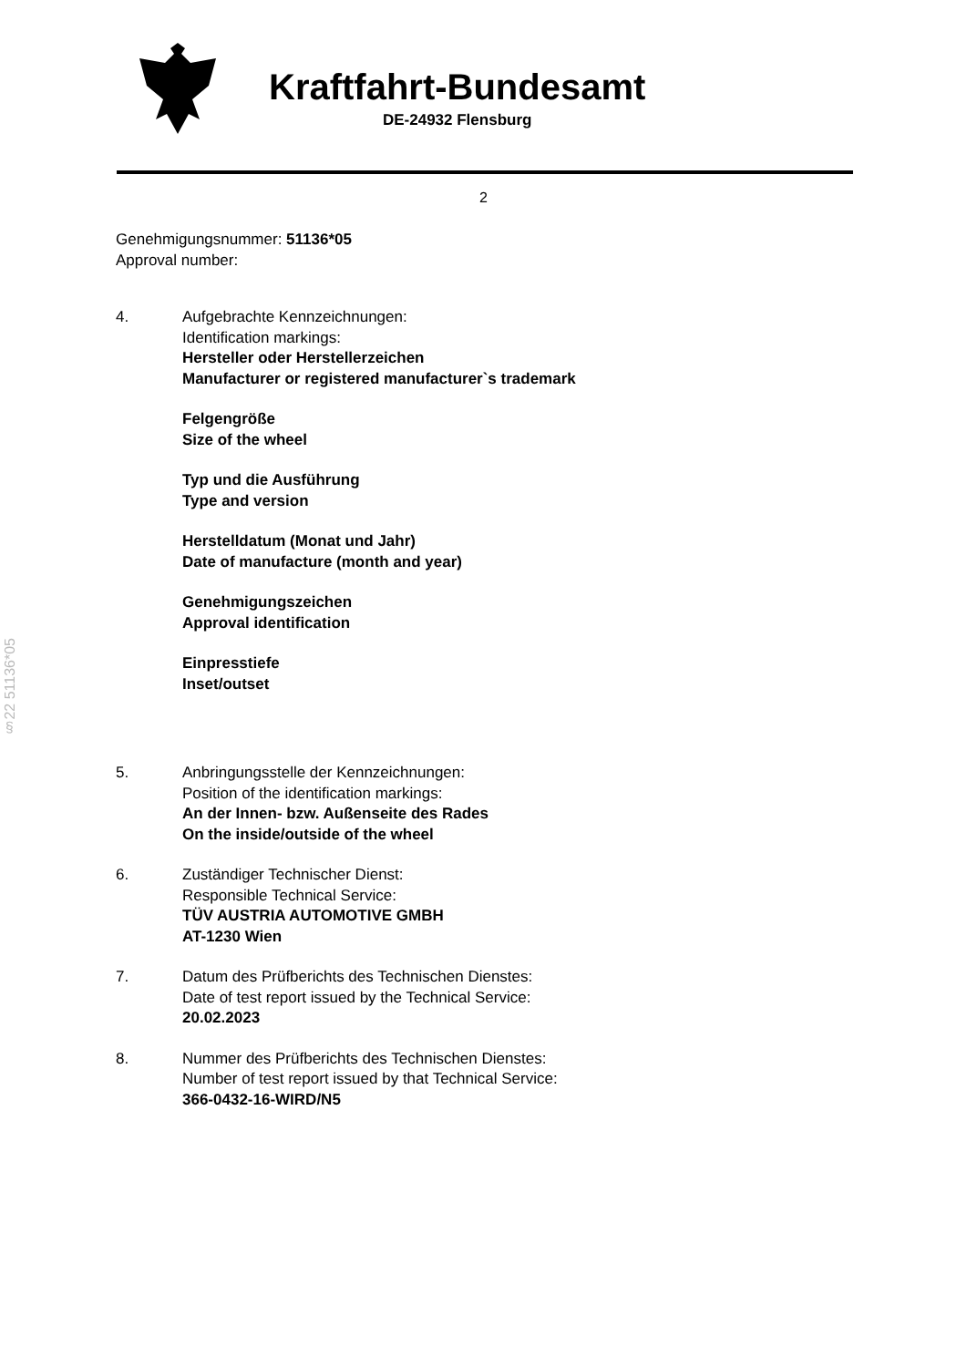Kraftfahrt-Bundesamt
DE-24932 Flensburg
2
§22 51136*05
Genehmigungsnummer: 51136*05
Approval number:
4. Aufgebrachte Kennzeichnungen:
Identification markings:
Hersteller oder Herstellerzeichen
Manufacturer or registered manufacturer`s trademark
Felgengröße
Size of the wheel
Typ und die Ausführung
Type and version
Herstelldatum (Monat und Jahr)
Date of manufacture (month and year)
Genehmigungszeichen
Approval identification
Einpresstiefe
Inset/outset
5. Anbringungsstelle der Kennzeichnungen:
Position of the identification markings:
An der Innen- bzw. Außenseite des Rades
On the inside/outside of the wheel
6. Zuständiger Technischer Dienst:
Responsible Technical Service:
TÜV AUSTRIA AUTOMOTIVE GMBH
AT-1230 Wien
7. Datum des Prüfberichts des Technischen Dienstes:
Date of test report issued by the Technical Service:
20.02.2023
8. Nummer des Prüfberichts des Technischen Dienstes:
Number of test report issued by that Technical Service:
366-0432-16-WIRD/N5